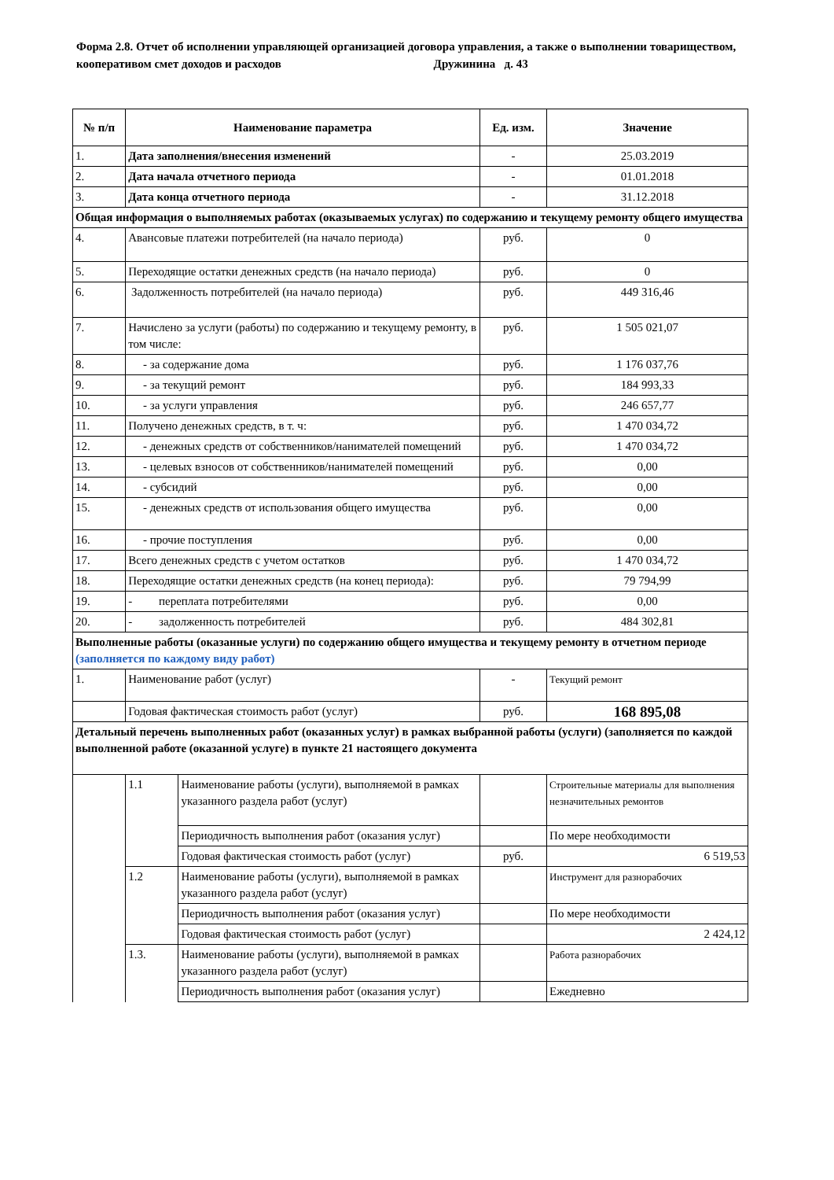Форма 2.8. Отчет об исполнении управляющей организацией договора управления, а также о выполнении товариществом, кооперативом смет доходов и расходов Дружинина д. 43
| № п/п | Наименование параметра | | Ед. изм. | Значение |
| --- | --- | --- | --- | --- |
| 1. | Дата заполнения/внесения изменений | | - | 25.03.2019 |
| 2. | Дата начала отчетного периода | | - | 01.01.2018 |
| 3. | Дата конца отчетного периода | | - | 31.12.2018 |
| Общая информация о выполняемых работах (оказываемых услугах) по содержанию и текущему ремонту общего имущества | | | | |
| 4. | Авансовые платежи потребителей (на начало периода) | | руб. | 0 |
| 5. | Переходящие остатки денежных средств (на начало периода) | | руб. | 0 |
| 6. | Задолженность потребителей (на начало периода) | | руб. | 449 316,46 |
| 7. | Начислено за услуги (работы) по содержанию и текущему ремонту, в том числе: | | руб. | 1 505 021,07 |
| 8. | - за содержание дома | | руб. | 1 176 037,76 |
| 9. | - за текущий ремонт | | руб. | 184 993,33 |
| 10. | - за услуги управления | | руб. | 246 657,77 |
| 11. | Получено денежных средств, в т. ч: | | руб. | 1 470 034,72 |
| 12. | - денежных средств от собственников/нанимателей помещений | | руб. | 1 470 034,72 |
| 13. | - целевых взносов от собственников/нанимателей помещений | | руб. | 0,00 |
| 14. | - субсидий | | руб. | 0,00 |
| 15. | - денежных средств от использования общего имущества | | руб. | 0,00 |
| 16. | - прочие поступления | | руб. | 0,00 |
| 17. | Всего денежных средств с учетом остатков | | руб. | 1 470 034,72 |
| 18. | Переходящие остатки денежных средств (на конец периода): | | руб. | 79 794,99 |
| 19. | - переплата потребителями | | руб. | 0,00 |
| 20. | - задолженность потребителей | | руб. | 484 302,81 |
| Выполненные работы (оказанные услуги) по содержанию общего имущества и текущему ремонту в отчетном периоде (заполняется по каждому виду работ) | | | | |
| 1. | Наименование работ (услуг) | | - | Текущий ремонт |
| | Годовая фактическая стоимость работ (услуг) | | руб. | 168 895,08 |
| Детальный перечень выполненных работ (оказанных услуг) в рамках выбранной работы (услуги) (заполняется по каждой выполненной работе (оказанной услуге) в пункте 21 настоящего документа | | | | |
| | 1.1 | Наименование работы (услуги), выполняемой в рамках указанного раздела работ (услуг) | | Строительные материалы для выполнения незначительных ремонтов |
| | | Периодичность выполнения работ (оказания услуг) | | По мере необходимости |
| | | Годовая фактическая стоимость работ (услуг) | руб. | 6 519,53 |
| | 1.2 | Наименование работы (услуги), выполняемой в рамках указанного раздела работ (услуг) | | Инструмент для разнорабочих |
| | | Периодичность выполнения работ (оказания услуг) | | По мере необходимости |
| | | Годовая фактическая стоимость работ (услуг) | | 2 424,12 |
| | 1.3. | Наименование работы (услуги), выполняемой в рамках указанного раздела работ (услуг) | | Работа разнорабочих |
| | | Периодичность выполнения работ (оказания услуг) | | Ежедневно |